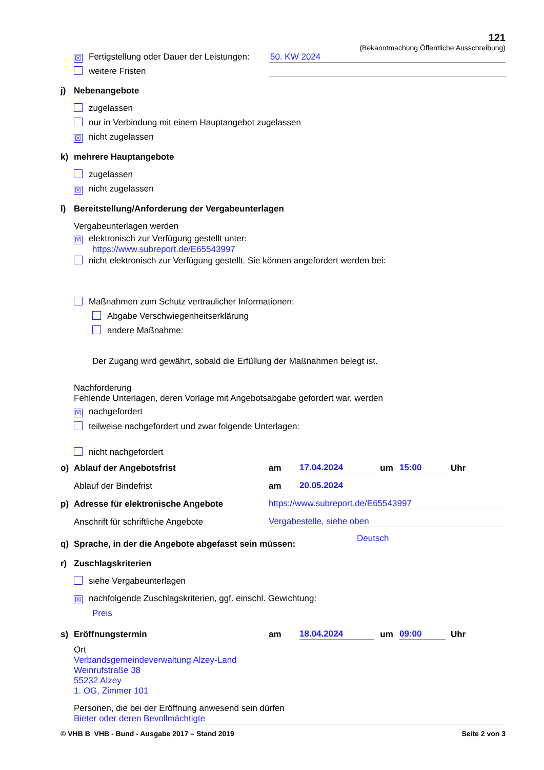121
(Bekanntmachung Öffentliche Ausschreibung)
☒ Fertigstellung oder Dauer der Leistungen:
50. KW 2024
weitere Fristen
j) Nebenangebote
zugelassen
nur in Verbindung mit einem Hauptangebot zugelassen
☒ nicht zugelassen
k) mehrere Hauptangebote
zugelassen
☒ nicht zugelassen
l) Bereitstellung/Anforderung der Vergabeunterlagen
Vergabeunterlagen werden
☒ elektronisch zur Verfügung gestellt unter:
https://www.subreport.de/E65543997
nicht elektronisch zur Verfügung gestellt. Sie können angefordert werden bei:
Maßnahmen zum Schutz vertraulicher Informationen:
Abgabe Verschwiegenheitserklärung
andere Maßnahme:
Der Zugang wird gewährt, sobald die Erfüllung der Maßnahmen belegt ist.
Nachforderung
Fehlende Unterlagen, deren Vorlage mit Angebotsabgabe gefordert war, werden
☒ nachgefordert
teilweise nachgefordert und zwar folgende Unterlagen:
nicht nachgefordert
o) Ablauf der Angebotsfrist
am
17.04.2024
um
15:00
Uhr
Ablauf der Bindefrist
am
20.05.2024
p) Adresse für elektronische Angebote
https://www.subreport.de/E65543997
Anschrift für schriftliche Angebote
Vergabestelle, siehe oben
q) Sprache, in der die Angebote abgefasst sein müssen:
Deutsch
r) Zuschlagskriterien
siehe Vergabeunterlagen
☒ nachfolgende Zuschlagskriterien, ggf. einschl. Gewichtung:
Preis
s) Eröffnungstermin
am
18.04.2024
um
09:00
Uhr
Ort
Verbandsgemeindeverwaltung Alzey-Land
Weinrufstraße 38
55232 Alzey
1. OG, Zimmer 101
Personen, die bei der Eröffnung anwesend sein dürfen
Bieter oder deren Bevollmächtigte
© VHB B VHB - Bund - Ausgabe 2017 – Stand 2019
Seite 2 von 3